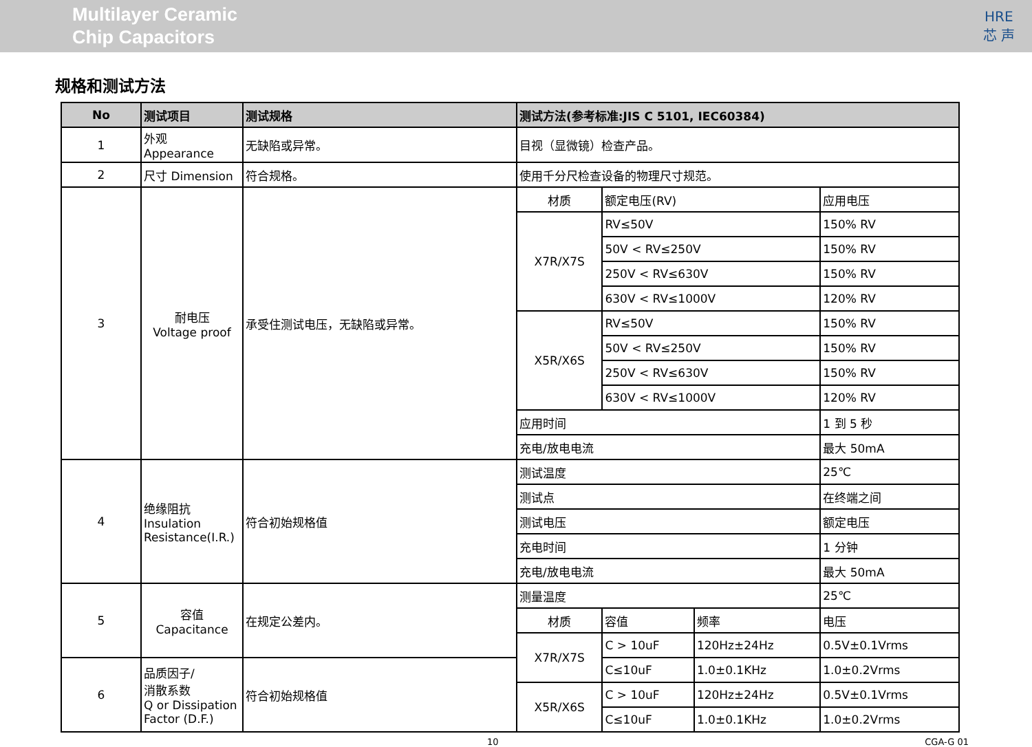Multilayer Ceramic
Chip Capacitors
HRE
芯 声
规格和测试方法
| No | 测试项目 | 测试规格 | 测试方法(参考标准:JIS C 5101, IEC60384) | | | |
| --- | --- | --- | --- | --- | --- | --- |
| 1 | 外观 Appearance | 无缺陷或异常。 | 目视（显微镜）检查产品。 | | | |
| 2 | 尺寸 Dimension | 符合规格。 | 使用千分尺检查设备的物理尺寸规范。 | | | |
| 3 | 耐电压 Voltage proof | 承受住测试电压，无缺陷或异常。 | 材质 | 额定电压(RV) | | 应用电压 |
| | | | X7R/X7S | RV≤50V | | 150% RV |
| | | | | 50V < RV≤250V | | 150% RV |
| | | | | 250V < RV≤630V | | 150% RV |
| | | | | 630V < RV≤1000V | | 120% RV |
| | | | X5R/X6S | RV≤50V | | 150% RV |
| | | | | 50V < RV≤250V | | 150% RV |
| | | | | 250V < RV≤630V | | 150% RV |
| | | | | 630V < RV≤1000V | | 120% RV |
| | | | 应用时间 | | | 1 到 5 秒 |
| | | | 充电/放电电流 | | | 最大 50mA |
| 4 | 绝缘阻抗 Insulation Resistance(I.R.) | 符合初始规格值 | 测试温度 | | | 25℃ |
| | | | 测试点 | | | 在终端之间 |
| | | | 测试电压 | | | 额定电压 |
| | | | 充电时间 | | | 1 分钟 |
| | | | 充电/放电电流 | | | 最大 50mA |
| 5 | 容值 Capacitance | 在规定公差内。 | 测量温度 | | | 25℃ |
| | | | 材质 | 容值 | 频率 | 电压 |
| | | | X7R/X7S | C > 10uF | 120Hz±24Hz | 0.5V±0.1Vrms |
| 6 | 品质因子/ 消散系数 Q or Dissipation Factor (D.F.) | 符合初始规格值 | | C≤10uF | 1.0±0.1KHz | 1.0±0.2Vrms |
| | | | X5R/X6S | C > 10uF | 120Hz±24Hz | 0.5V±0.1Vrms |
| | | | | C≤10uF | 1.0±0.1KHz | 1.0±0.2Vrms |
10 CGA-G 01